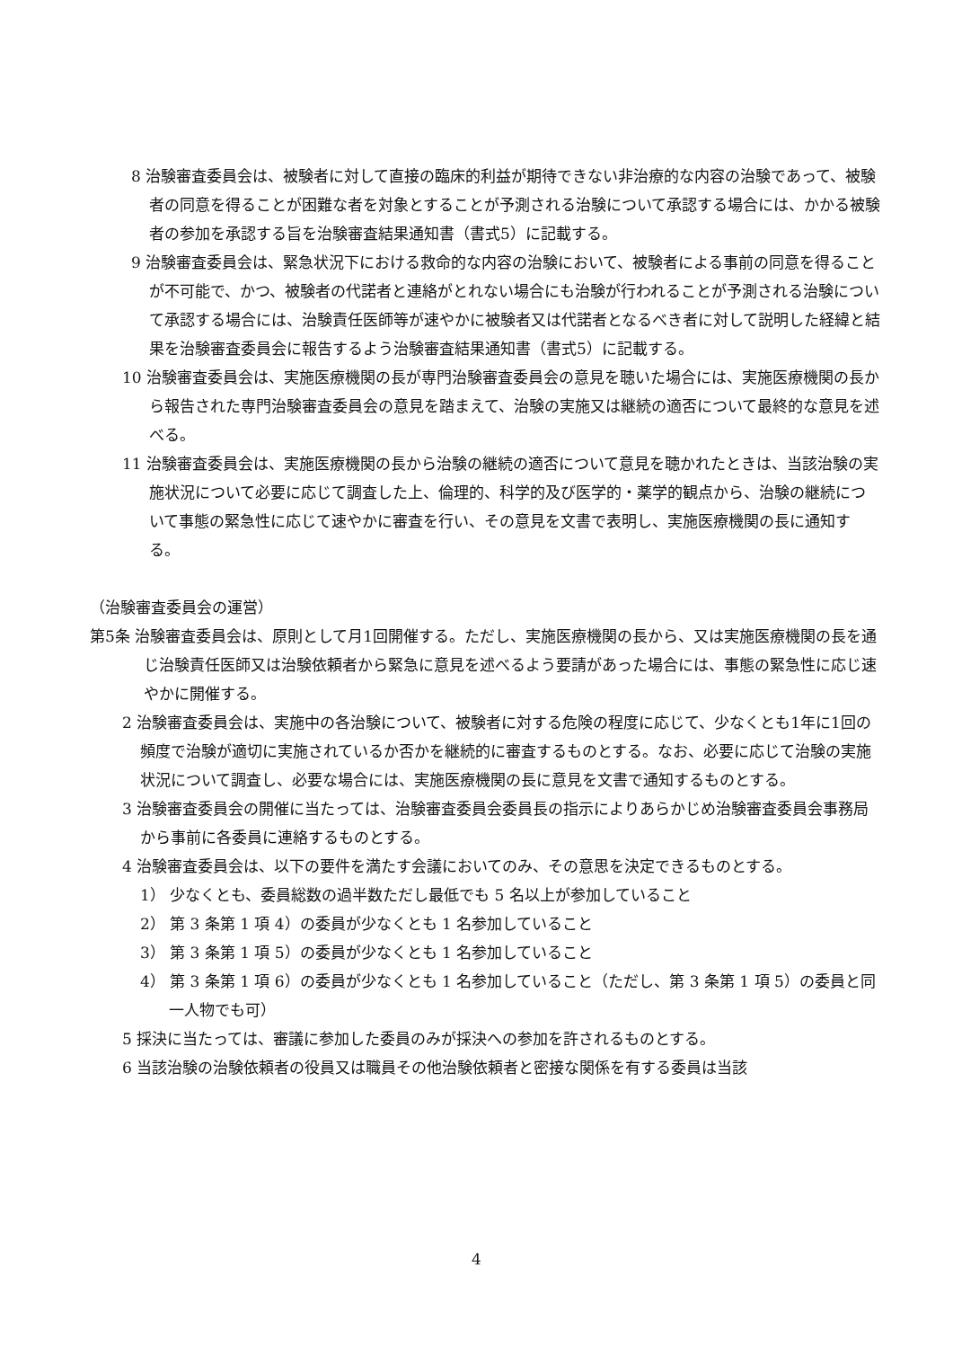8 治験審査委員会は、被験者に対して直接の臨床的利益が期待できない非治療的な内容の治験であって、被験者の同意を得ることが困難な者を対象とすることが予測される治験について承認する場合には、かかる被験者の参加を承認する旨を治験審査結果通知書（書式5）に記載する。
9 治験審査委員会は、緊急状況下における救命的な内容の治験において、被験者による事前の同意を得ることが不可能で、かつ、被験者の代諾者と連絡がとれない場合にも治験が行われることが予測される治験について承認する場合には、治験責任医師等が速やかに被験者又は代諾者となるべき者に対して説明した経緯と結果を治験審査委員会に報告するよう治験審査結果通知書（書式5）に記載する。
10 治験審査委員会は、実施医療機関の長が専門治験審査委員会の意見を聴いた場合には、実施医療機関の長から報告された専門治験審査委員会の意見を踏まえて、治験の実施又は継続の適否について最終的な意見を述べる。
11 治験審査委員会は、実施医療機関の長から治験の継続の適否について意見を聴かれたときは、当該治験の実施状況について必要に応じて調査した上、倫理的、科学的及び医学的・薬学的観点から、治験の継続について事態の緊急性に応じて速やかに審査を行い、その意見を文書で表明し、実施医療機関の長に通知する。
（治験審査委員会の運営）
第5条 治験審査委員会は、原則として月1回開催する。ただし、実施医療機関の長から、又は実施医療機関の長を通じ治験責任医師又は治験依頼者から緊急に意見を述べるよう要請があった場合には、事態の緊急性に応じ速やかに開催する。
2 治験審査委員会は、実施中の各治験について、被験者に対する危険の程度に応じて、少なくとも1年に1回の頻度で治験が適切に実施されているか否かを継続的に審査するものとする。なお、必要に応じて治験の実施状況について調査し、必要な場合には、実施医療機関の長に意見を文書で通知するものとする。
3 治験審査委員会の開催に当たっては、治験審査委員会委員長の指示によりあらかじめ治験審査委員会事務局から事前に各委員に連絡するものとする。
4 治験審査委員会は、以下の要件を満たす会議においてのみ、その意思を決定できるものとする。
1） 少なくとも、委員総数の過半数ただし最低でも 5 名以上が参加していること
2） 第 3 条第 1 項 4）の委員が少なくとも 1 名参加していること
3） 第 3 条第 1 項 5）の委員が少なくとも 1 名参加していること
4） 第 3 条第 1 項 6）の委員が少なくとも 1 名参加していること（ただし、第 3 条第 1 項 5）の委員と同一人物でも可）
5 採決に当たっては、審議に参加した委員のみが採決への参加を許されるものとする。
6 当該治験の治験依頼者の役員又は職員その他治験依頼者と密接な関係を有する委員は当該
4